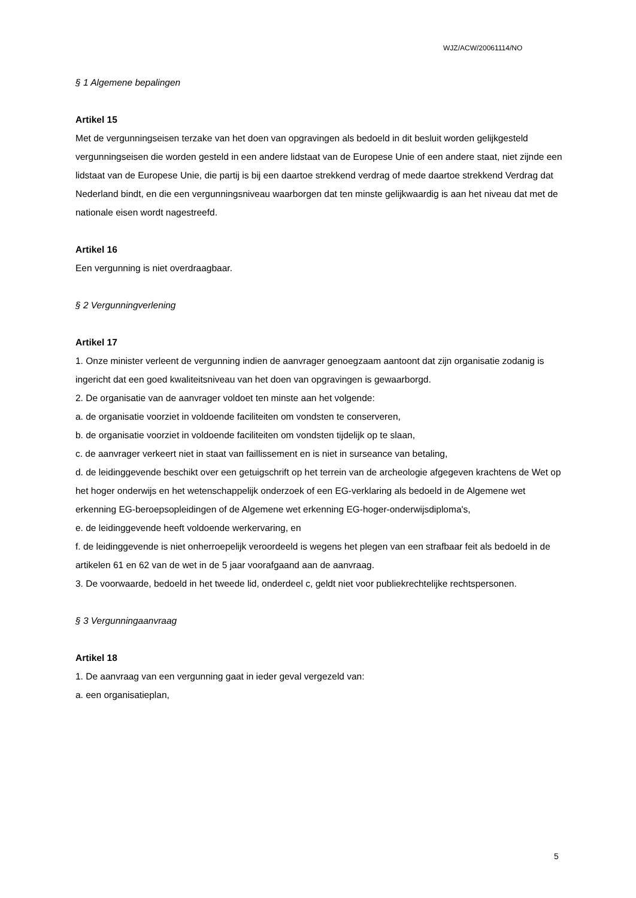WJZ/ACW/20061114/NO
§ 1 Algemene bepalingen
Artikel 15
Met de vergunningseisen terzake van het doen van opgravingen als bedoeld in dit besluit worden gelijkgesteld vergunningseisen die worden gesteld in een andere lidstaat van de Europese Unie of een andere staat, niet zijnde een lidstaat van de Europese Unie, die partij is bij een daartoe strekkend verdrag of mede daartoe strekkend Verdrag dat Nederland bindt, en die een vergunningsniveau waarborgen dat ten minste gelijkwaardig is aan het niveau dat met de nationale eisen wordt nagestreefd.
Artikel 16
Een vergunning is niet overdraagbaar.
§ 2 Vergunningverlening
Artikel 17
1. Onze minister verleent de vergunning indien de aanvrager genoegzaam aantoont dat zijn organisatie zodanig is ingericht dat een goed kwaliteitsniveau van het doen van opgravingen is gewaarborgd.
2. De organisatie van de aanvrager voldoet ten minste aan het volgende:
a. de organisatie voorziet in voldoende faciliteiten om vondsten te conserveren,
b. de organisatie voorziet in voldoende faciliteiten om vondsten tijdelijk op te slaan,
c. de aanvrager verkeert niet in staat van faillissement en is niet in surseance van betaling,
d. de leidinggevende beschikt over een getuigschrift op het terrein van de archeologie afgegeven krachtens de Wet op het hoger onderwijs en het wetenschappelijk onderzoek of een EG-verklaring als bedoeld in de Algemene wet erkenning EG-beroepsopleidingen of de Algemene wet erkenning EG-hoger-onderwijsdiploma's,
e. de leidinggevende heeft voldoende werkervaring, en
f. de leidinggevende is niet onherroepelijk veroordeeld is wegens het plegen van een strafbaar feit als bedoeld in de artikelen 61 en 62 van de wet in de 5 jaar voorafgaand aan de aanvraag.
3. De voorwaarde, bedoeld in het tweede lid, onderdeel c, geldt niet voor publiekrechtelijke rechtspersonen.
§ 3 Vergunningaanvraag
Artikel 18
1. De aanvraag van een vergunning gaat in ieder geval vergezeld van:
a. een organisatieplan,
5